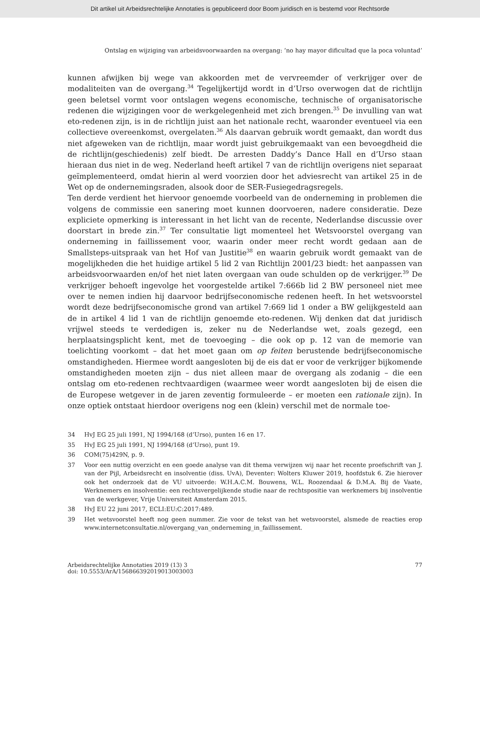Dit artikel uit Arbeidsrechtelijke Annotaties is gepubliceerd door Boom juridisch en is bestemd voor Rechtsorde
Ontslag en wijziging van arbeidsvoorwaarden na overgang: ‘no hay mayor dificultad que la poca voluntad’
kunnen afwijken bij wege van akkoorden met de vervreemder of verkrijger over de modaliteiten van de overgang.<sup>34</sup> Tegelijkertijd wordt in d’Urso overwogen dat de richtlijn geen beletsel vormt voor ontslagen wegens economische, technische of organisatorische redenen die wijzigingen voor de werkgelegenheid met zich brengen.<sup>35</sup> De invulling van wat eto-redenen zijn, is in de richtlijn juist aan het nationale recht, waaronder eventueel via een collectieve overeenkomst, overgelaten.<sup>36</sup> Als daarvan gebruik wordt gemaakt, dan wordt dus niet afgeweken van de richtlijn, maar wordt juist gebruikgemaakt van een bevoegdheid die de richtlijn(geschiedenis) zelf biedt. De arresten Daddy’s Dance Hall en d’Urso staan hieraan dus niet in de weg. Nederland heeft artikel 7 van de richtlijn overigens niet separaat geïmplementeerd, omdat hierin al werd voorzien door het adviesrecht van artikel 25 in de Wet op de ondernemingsraden, alsook door de SER-Fusiegedragsregels.
Ten derde verdient het hiervoor genoemde voorbeeld van de onderneming in problemen die volgens de commissie een sanering moet kunnen doorvoeren, nadere consideratie. Deze expliciete opmerking is interessant in het licht van de recente, Nederlandse discussie over doorstart in brede zin.<sup>37</sup> Ter consultatie ligt momenteel het Wetsvoorstel overgang van onderneming in faillissement voor, waarin onder meer recht wordt gedaan aan de Smallsteps-uitspraak van het Hof van Justitie<sup>38</sup> en waarin gebruik wordt gemaakt van de mogelijkheden die het huidige artikel 5 lid 2 van Richtlijn 2001/23 biedt: het aanpassen van arbeidsvoorwaarden en/of het niet laten overgaan van oude schulden op de verkrijger.<sup>39</sup> De verkrijger behoeft ingevolge het voorgestelde artikel 7:666b lid 2 BW personeel niet mee over te nemen indien hij daarvoor bedrijfseconomische redenen heeft. In het wetsvoorstel wordt deze bedrijfseconomische grond van artikel 7:669 lid 1 onder a BW gelijkgesteld aan de in artikel 4 lid 1 van de richtlijn genoemde eto-redenen. Wij denken dat dat juridisch vrijwel steeds te verdedigen is, zeker nu de Nederlandse wet, zoals gezegd, een herplaatsingsplicht kent, met de toevoeging – die ook op p. 12 van de memorie van toelichting voorkomt – dat het moet gaan om op feiten berustende bedrijfseconomische omstandigheden. Hiermee wordt aangesloten bij de eis dat er voor de verkrijger bijkomende omstandigheden moeten zijn – dus niet alleen maar de overgang als zodanig – die een ontslag om eto-redenen rechtvaardigen (waarmee weer wordt aangesloten bij de eisen die de Europese wetgever in de jaren zeventig formuleerde – er moeten een rationale zijn). In onze optiek ontstaat hierdoor overigens nog een (klein) verschil met de normale toe-
34 HvJ EG 25 juli 1991, NJ 1994/168 (d’Urso), punten 16 en 17.
35 HvJ EG 25 juli 1991, NJ 1994/168 (d’Urso), punt 19.
36 COM(75)429N, p. 9.
37 Voor een nuttig overzicht en een goede analyse van dit thema verwijzen wij naar het recente proefschrift van J. van der Pijl, Arbeidsrecht en insolventie (diss. UvA), Deventer: Wolters Kluwer 2019, hoofdstuk 6. Zie hierover ook het onderzoek dat de VU uitvoerde: W.H.A.C.M. Bouwens, W.L. Roozendaal & D.M.A. Bij de Vaate, Werknemers en insolventie: een rechtsvergelijkende studie naar de rechtspositie van werknemers bij insolventie van de werkgever, Vrije Universiteit Amsterdam 2015.
38 HvJ EU 22 juni 2017, ECLI:EU:C:2017:489.
39 Het wetsvoorstel heeft nog geen nummer. Zie voor de tekst van het wetsvoorstel, alsmede de reacties erop www.internetconsultatie.nl/overgang_van_onderneming_in_faillissement.
Arbeidsrechtelijke Annotaties 2019 (13) 3
doi: 10.5553/ArA/156866392019013003003
77